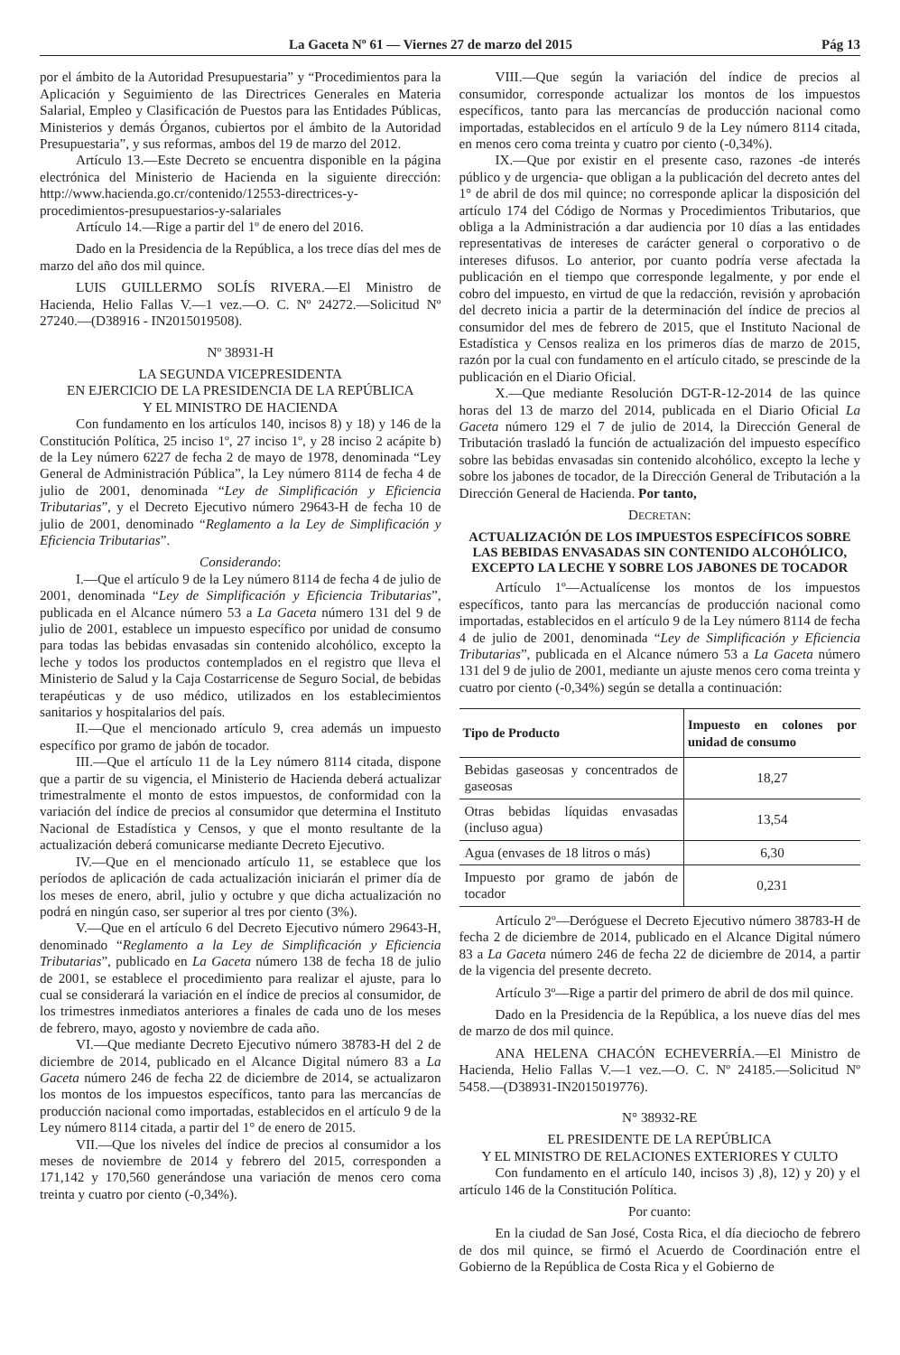La Gaceta Nº 61 — Viernes 27 de marzo del 2015 Pág 13
por el ámbito de la Autoridad Presupuestaria” y “Procedimientos para la Aplicación y Seguimiento de las Directrices Generales en Materia Salarial, Empleo y Clasificación de Puestos para las Entidades Públicas, Ministerios y demás Órganos, cubiertos por el ámbito de la Autoridad Presupuestaria”, y sus reformas, ambos del 19 de marzo del 2012.
Artículo 13.—Este Decreto se encuentra disponible en la página electrónica del Ministerio de Hacienda en la siguiente dirección: http://www.hacienda.go.cr/contenido/12553-directrices-y-procedimientos-presupuestarios-y-salariales
Artículo 14.—Rige a partir del 1º de enero del 2016.
Dado en la Presidencia de la República, a los trece días del mes de marzo del año dos mil quince.
LUIS GUILLERMO SOLÍS RIVERA.—El Ministro de Hacienda, Helio Fallas V.—1 vez.—O. C. Nº 24272.—Solicitud Nº 27240.—(D38916 - IN2015019508).
Nº 38931-H
LA SEGUNDA VICEPRESIDENTA
EN EJERCICIO DE LA PRESIDENCIA DE LA REPÚBLICA
Y EL MINISTRO DE HACIENDA
Con fundamento en los artículos 140, incisos 8) y 18) y 146 de la Constitución Política, 25 inciso 1º, 27 inciso 1º, y 28 inciso 2 acápite b) de la Ley número 6227 de fecha 2 de mayo de 1978, denominada “Ley General de Administración Pública”, la Ley número 8114 de fecha 4 de julio de 2001, denominada “Ley de Simplificación y Eficiencia Tributarias”, y el Decreto Ejecutivo número 29643-H de fecha 10 de julio de 2001, denominado “Reglamento a la Ley de Simplificación y Eficiencia Tributarias”.
Considerando:
I.—Que el artículo 9 de la Ley número 8114 de fecha 4 de julio de 2001, denominada “Ley de Simplificación y Eficiencia Tributarias”, publicada en el Alcance número 53 a La Gaceta número 131 del 9 de julio de 2001, establece un impuesto específico por unidad de consumo para todas las bebidas envasadas sin contenido alcohólico, excepto la leche y todos los productos contemplados en el registro que lleva el Ministerio de Salud y la Caja Costarricense de Seguro Social, de bebidas terapéuticas y de uso médico, utilizados en los establecimientos sanitarios y hospitalarios del país.
II.—Que el mencionado artículo 9, crea además un impuesto específico por gramo de jabón de tocador.
III.—Que el artículo 11 de la Ley número 8114 citada, dispone que a partir de su vigencia, el Ministerio de Hacienda deberá actualizar trimestralmente el monto de estos impuestos, de conformidad con la variación del índice de precios al consumidor que determina el Instituto Nacional de Estadística y Censos, y que el monto resultante de la actualización deberá comunicarse mediante Decreto Ejecutivo.
IV.—Que en el mencionado artículo 11, se establece que los períodos de aplicación de cada actualización iniciarán el primer día de los meses de enero, abril, julio y octubre y que dicha actualización no podrá en ningún caso, ser superior al tres por ciento (3%).
V.—Que en el artículo 6 del Decreto Ejecutivo número 29643-H, denominado “Reglamento a la Ley de Simplificación y Eficiencia Tributarias”, publicado en La Gaceta número 138 de fecha 18 de julio de 2001, se establece el procedimiento para realizar el ajuste, para lo cual se considerará la variación en el índice de precios al consumidor, de los trimestres inmediatos anteriores a finales de cada uno de los meses de febrero, mayo, agosto y noviembre de cada año.
VI.—Que mediante Decreto Ejecutivo número 38783-H del 2 de diciembre de 2014, publicado en el Alcance Digital número 83 a La Gaceta número 246 de fecha 22 de diciembre de 2014, se actualizaron los montos de los impuestos específicos, tanto para las mercancías de producción nacional como importadas, establecidos en el artículo 9 de la Ley número 8114 citada, a partir del 1° de enero de 2015.
VII.—Que los niveles del índice de precios al consumidor a los meses de noviembre de 2014 y febrero del 2015, corresponden a 171,142 y 170,560 generándose una variación de menos cero coma treinta y cuatro por ciento (-0,34%).
VIII.—Que según la variación del índice de precios al consumidor, corresponde actualizar los montos de los impuestos específicos, tanto para las mercancías de producción nacional como importadas, establecidos en el artículo 9 de la Ley número 8114 citada, en menos cero coma treinta y cuatro por ciento (-0,34%).
IX.—Que por existir en el presente caso, razones -de interés público y de urgencia- que obligan a la publicación del decreto antes del 1° de abril de dos mil quince; no corresponde aplicar la disposición del artículo 174 del Código de Normas y Procedimientos Tributarios, que obliga a la Administración a dar audiencia por 10 días a las entidades representativas de intereses de carácter general o corporativo o de intereses difusos. Lo anterior, por cuanto podría verse afectada la publicación en el tiempo que corresponde legalmente, y por ende el cobro del impuesto, en virtud de que la redacción, revisión y aprobación del decreto inicia a partir de la determinación del índice de precios al consumidor del mes de febrero de 2015, que el Instituto Nacional de Estadística y Censos realiza en los primeros días de marzo de 2015, razón por la cual con fundamento en el artículo citado, se prescinde de la publicación en el Diario Oficial.
X.—Que mediante Resolución DGT-R-12-2014 de las quince horas del 13 de marzo del 2014, publicada en el Diario Oficial La Gaceta número 129 el 7 de julio de 2014, la Dirección General de Tributación trasladó la función de actualización del impuesto específico sobre las bebidas envasadas sin contenido alcohólico, excepto la leche y sobre los jabones de tocador, de la Dirección General de Tributación a la Dirección General de Hacienda. Por tanto,
DECRETAN:
ACTUALIZACIÓN DE LOS IMPUESTOS ESPECÍFICOS SOBRE LAS BEBIDAS ENVASADAS SIN CONTENIDO ALCOHÓLICO, EXCEPTO LA LECHE Y SOBRE LOS JABONES DE TOCADOR
Artículo 1º—Actualícense los montos de los impuestos específicos, tanto para las mercancías de producción nacional como importadas, establecidos en el artículo 9 de la Ley número 8114 de fecha 4 de julio de 2001, denominada “Ley de Simplificación y Eficiencia Tributarias”, publicada en el Alcance número 53 a La Gaceta número 131 del 9 de julio de 2001, mediante un ajuste menos cero coma treinta y cuatro por ciento (-0,34%) según se detalla a continuación:
| Tipo de Producto | Impuesto en colones por unidad de consumo |
| --- | --- |
| Bebidas gaseosas y concentrados de gaseosas | 18,27 |
| Otras bebidas líquidas envasadas (incluso agua) | 13,54 |
| Agua (envases de 18 litros o más) | 6,30 |
| Impuesto por gramo de jabón de tocador | 0,231 |
Artículo 2º—Deróguese el Decreto Ejecutivo número 38783-H de fecha 2 de diciembre de 2014, publicado en el Alcance Digital número 83 a La Gaceta número 246 de fecha 22 de diciembre de 2014, a partir de la vigencia del presente decreto.
Artículo 3º—Rige a partir del primero de abril de dos mil quince.
Dado en la Presidencia de la República, a los nueve días del mes de marzo de dos mil quince.
ANA HELENA CHACÓN ECHEVERRÍA.—El Ministro de Hacienda, Helio Fallas V.—1 vez.—O. C. Nº 24185.—Solicitud Nº 5458.—(D38931-IN2015019776).
N° 38932-RE
EL PRESIDENTE DE LA REPÚBLICA
Y EL MINISTRO DE RELACIONES EXTERIORES Y CULTO
Con fundamento en el artículo 140, incisos 3) ,8), 12) y 20) y el artículo 146 de la Constitución Política.
Por cuanto:
En la ciudad de San José, Costa Rica, el día dieciocho de febrero de dos mil quince, se firmó el Acuerdo de Coordinación entre el Gobierno de la República de Costa Rica y el Gobierno de